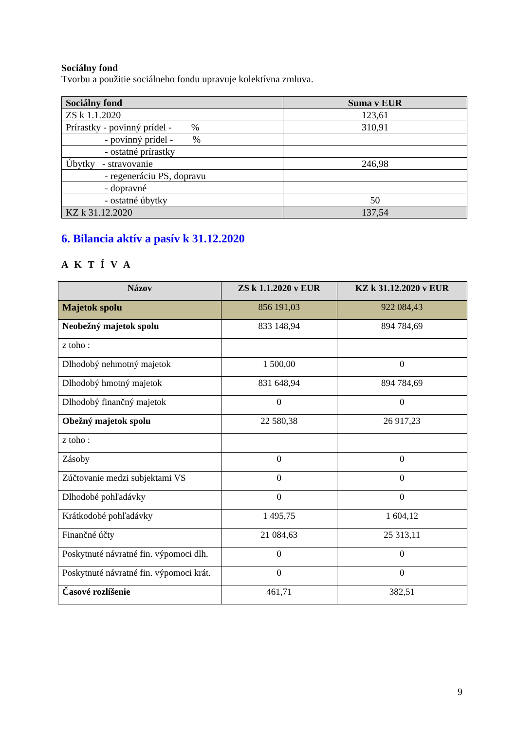Sociálny fond
Tvorbu a použitie sociálneho fondu upravuje kolektívna zmluva.
| Sociálny fond | Suma v EUR |
| --- | --- |
| ZS k 1.1.2020 | 123,61 |
| Prírastky - povinný prídel - % | 310,91 |
| - povinný prídel - % | |
| - ostatné prírastky | |
| Úbytky - stravovanie | 246,98 |
| - regeneráciu PS, dopravu | |
| - dopravné | |
| - ostatné úbytky | 50 |
| KZ k 31.12.2020 | 137,54 |
6. Bilancia aktív a pasív k 31.12.2020
A K T Í V A
| Názov | ZS k 1.1.2020 v EUR | KZ k 31.12.2020 v EUR |
| --- | --- | --- |
| Majetok spolu | 856 191,03 | 922 084,43 |
| Neobežný majetok spolu | 833 148,94 | 894 784,69 |
| z toho : | | |
| Dlhodobý nehmotný majetok | 1 500,00 | 0 |
| Dlhodobý hmotný majetok | 831 648,94 | 894 784,69 |
| Dlhodobý finančný majetok | 0 | 0 |
| Obežný majetok spolu | 22 580,38 | 26 917,23 |
| z toho : | | |
| Zásoby | 0 | 0 |
| Zúčtovanie medzi subjektami VS | 0 | 0 |
| Dlhodobé pohľadávky | 0 | 0 |
| Krátkodobé pohľadávky | 1 495,75 | 1 604,12 |
| Finančné účty | 21 084,63 | 25 313,11 |
| Poskytnuté návratné fin. výpomoci dlh. | 0 | 0 |
| Poskytnuté návratné fin. výpomoci krát. | 0 | 0 |
| Časové rozlíšenie | 461,71 | 382,51 |
9